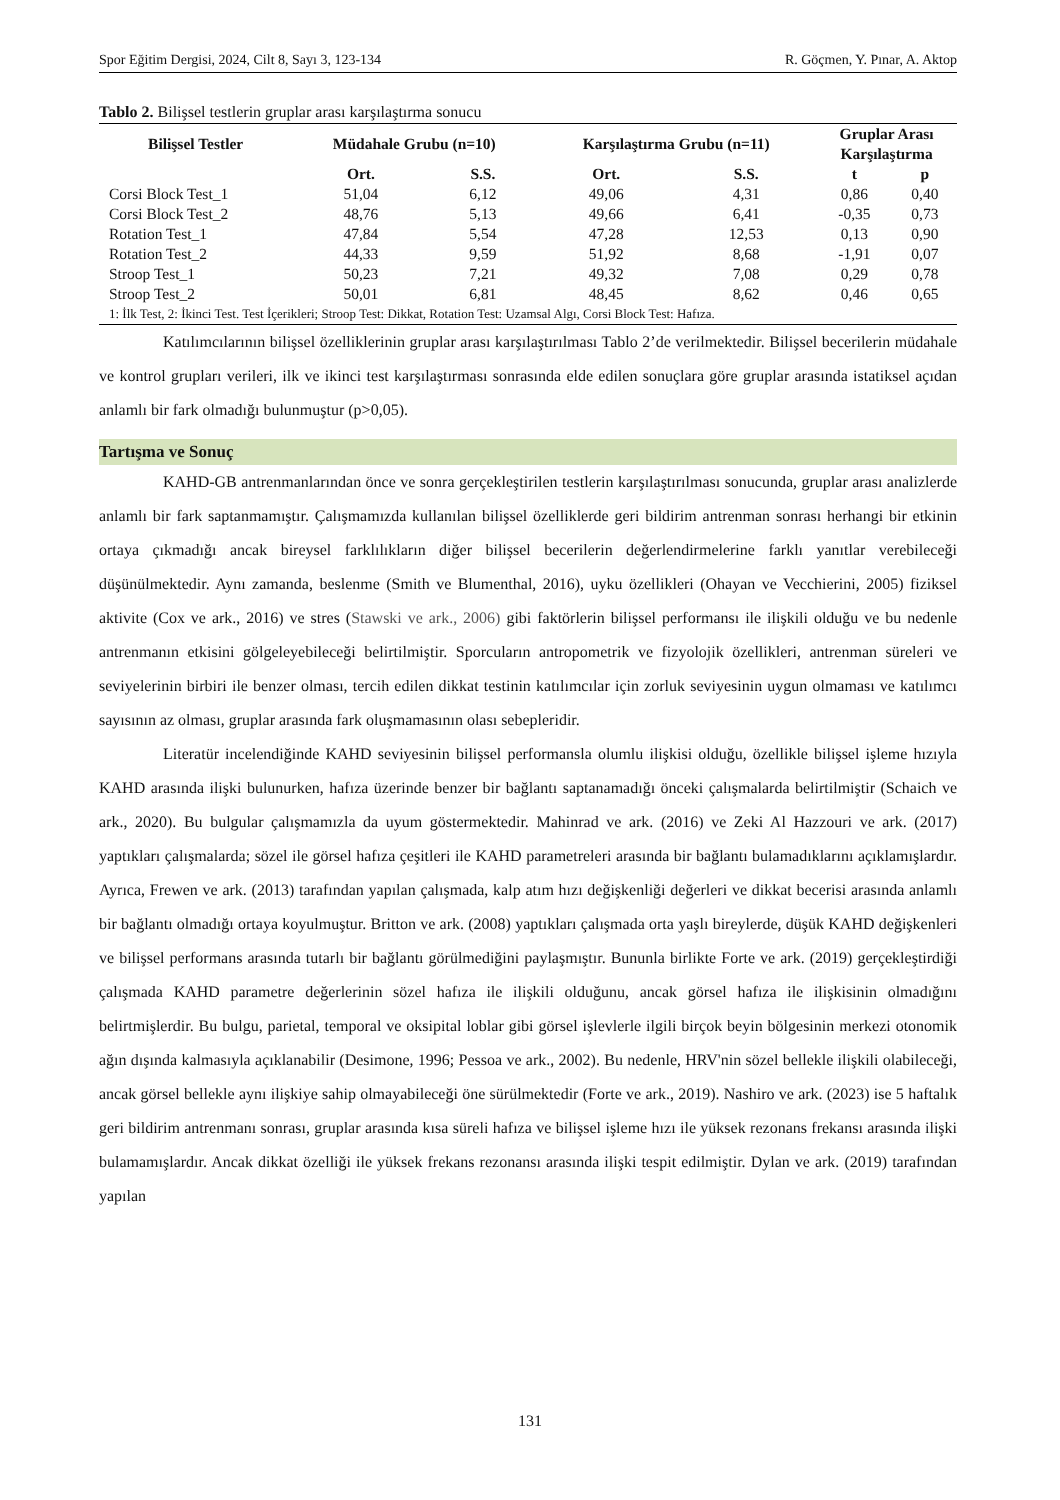Spor Eğitim Dergisi, 2024, Cilt 8, Sayı 3, 123-134 R. Göçmen, Y. Pınar, A. Aktop
Tablo 2. Bilişsel testlerin gruplar arası karşılaştırma sonucu
| Bilişsel Testler | Müdahale Grubu (n=10) | | Karşılaştırma Grubu (n=11) | | Gruplar Arası Karşılaştırma | |
| --- | --- | --- | --- | --- | --- | --- |
| | Ort. | S.S. | Ort. | S.S. | t | p |
| Corsi Block Test_1 | 51,04 | 6,12 | 49,06 | 4,31 | 0,86 | 0,40 |
| Corsi Block Test_2 | 48,76 | 5,13 | 49,66 | 6,41 | -0,35 | 0,73 |
| Rotation Test_1 | 47,84 | 5,54 | 47,28 | 12,53 | 0,13 | 0,90 |
| Rotation Test_2 | 44,33 | 9,59 | 51,92 | 8,68 | -1,91 | 0,07 |
| Stroop Test_1 | 50,23 | 7,21 | 49,32 | 7,08 | 0,29 | 0,78 |
| Stroop Test_2 | 50,01 | 6,81 | 48,45 | 8,62 | 0,46 | 0,65 |
| 1: İlk Test, 2: İkinci Test. Test İçerikleri; Stroop Test: Dikkat, Rotation Test: Uzamsal Algı, Corsi Block Test: Hafıza. | | | | | | |
Katılımcılarının bilişsel özelliklerinin gruplar arası karşılaştırılması Tablo 2’de verilmektedir. Bilişsel becerilerin müdahale ve kontrol grupları verileri, ilk ve ikinci test karşılaştırması sonrasında elde edilen sonuçlara göre gruplar arasında istatiksel açıdan anlamlı bir fark olmadığı bulunmuştur (p>0,05).
Tartışma ve Sonuç
KAHD-GB antrenmanlarından önce ve sonra gerçekleştirilen testlerin karşılaştırılması sonucunda, gruplar arası analizlerde anlamlı bir fark saptanmamıştır. Çalışmamızda kullanılan bilişsel özelliklerde geri bildirim antrenman sonrası herhangi bir etkinin ortaya çıkmadığı ancak bireysel farklılıkların diğer bilişsel becerilerin değerlendirmelerine farklı yanıtlar verebileceği düşünülmektedir. Aynı zamanda, beslenme (Smith ve Blumenthal, 2016), uyku özellikleri (Ohayan ve Vecchierini, 2005) fiziksel aktivite (Cox ve ark., 2016) ve stres (Stawski ve ark., 2006) gibi faktörlerin bilişsel performansı ile ilişkili olduğu ve bu nedenle antrenmanın etkisini gölgeleyebileceği belirtilmiştir. Sporcuların antropometrik ve fizyolojik özellikleri, antrenman süreleri ve seviyelerinin birbiri ile benzer olması, tercih edilen dikkat testinin katılımcılar için zorluk seviyesinin uygun olmaması ve katılımcı sayısının az olması, gruplar arasında fark oluşmamasının olası sebepleridir.
Literatür incelendiğinde KAHD seviyesinin bilişsel performansla olumlu ilişkisi olduğu, özellikle bilişsel işleme hızıyla KAHD arasında ilişki bulunurken, hafıza üzerinde benzer bir bağlantı saptanamadığı önceki çalışmalarda belirtilmiştir (Schaich ve ark., 2020). Bu bulgular çalışmamızla da uyum göstermektedir. Mahinrad ve ark. (2016) ve Zeki Al Hazzouri ve ark. (2017) yaptıkları çalışmalarda; sözel ile görsel hafıza çeşitleri ile KAHD parametreleri arasında bir bağlantı bulamadıklarını açıklamışlardır. Ayrıca, Frewen ve ark. (2013) tarafından yapılan çalışmada, kalp atım hızı değişkenliği değerleri ve dikkat becerisi arasında anlamlı bir bağlantı olmadığı ortaya koyulmuştur. Britton ve ark. (2008) yaptıkları çalışmada orta yaşlı bireylerde, düşük KAHD değişkenleri ve bilişsel performans arasında tutarlı bir bağlantı görülmediğini paylaşmıştır. Bununla birlikte Forte ve ark. (2019) gerçekleştirdiği çalışmada KAHD parametre değerlerinin sözel hafıza ile ilişkili olduğunu, ancak görsel hafıza ile ilişkisinin olmadığını belirtmişlerdir. Bu bulgu, parietal, temporal ve oksipital loblar gibi görsel işlevlerle ilgili birçok beyin bölgesinin merkezi otonomik ağın dışında kalmasıyla açıklanabilir (Desimone, 1996; Pessoa ve ark., 2002). Bu nedenle, HRV'nin sözel bellekle ilişkili olabileceği, ancak görsel bellekle aynı ilişkiye sahip olmayabileceği öne sürülmektedir (Forte ve ark., 2019). Nashiro ve ark. (2023) ise 5 haftalık geri bildirim antrenmanı sonrası, gruplar arasında kısa süreli hafıza ve bilişsel işleme hızı ile yüksek rezonans frekansı arasında ilişki bulamamışlardır. Ancak dikkat özelliği ile yüksek frekans rezonansı arasında ilişki tespit edilmiştir. Dylan ve ark. (2019) tarafından yapılan
131